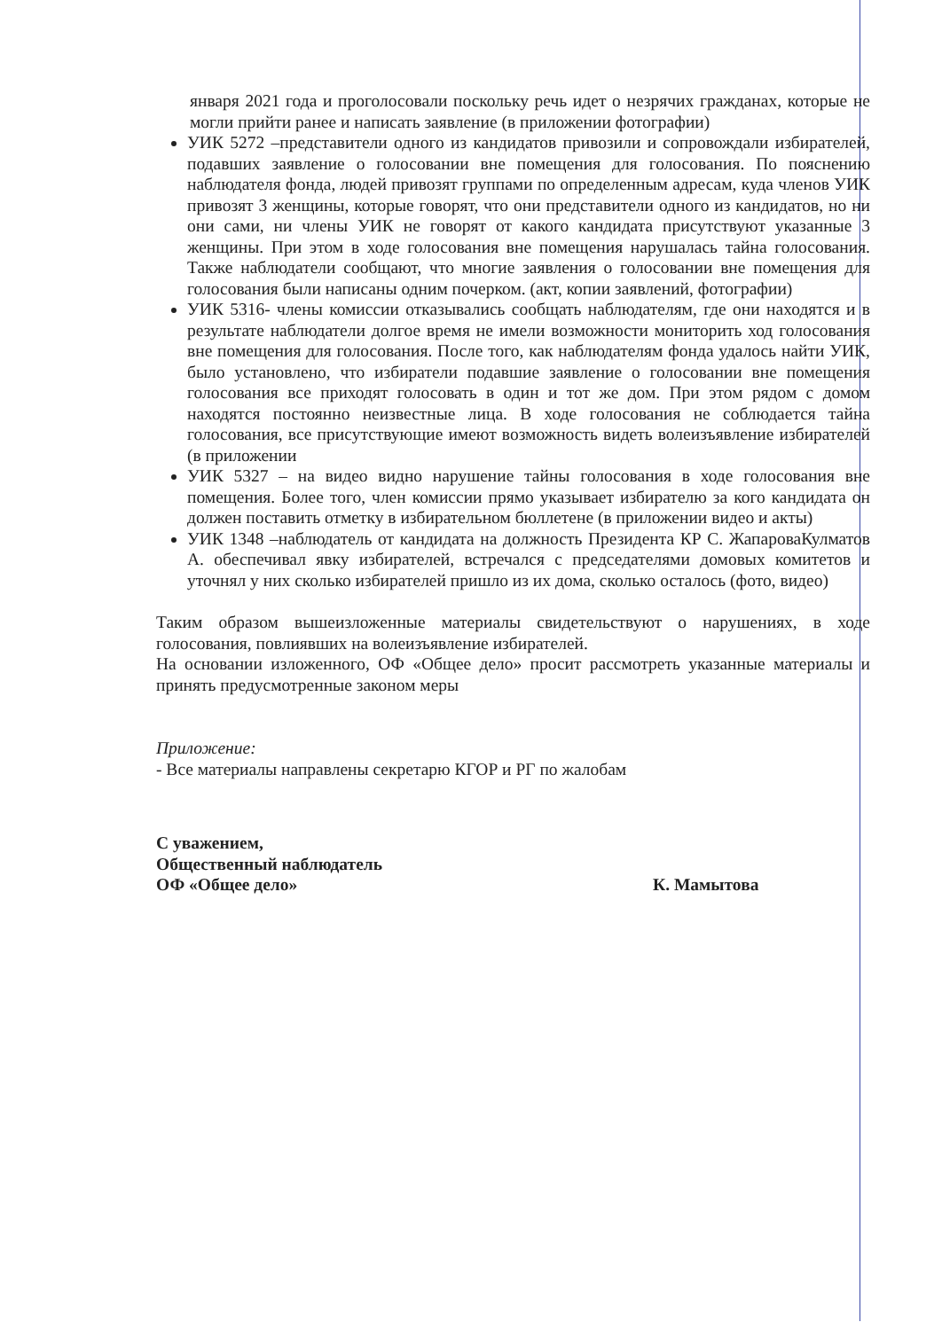января 2021 года и проголосовали поскольку речь идет о незрячих гражданах, которые не могли прийти ранее и написать заявление (в приложении фотографии)
УИК 5272 –представители одного из кандидатов привозили и сопровождали избирателей, подавших заявление о голосовании вне помещения для голосования. По пояснению наблюдателя фонда, людей привозят группами по определенным адресам, куда членов УИК привозят 3 женщины, которые говорят, что они представители одного из кандидатов, но ни они сами, ни члены УИК не говорят от какого кандидата присутствуют указанные 3 женщины. При этом в ходе голосования вне помещения нарушалась тайна голосования. Также наблюдатели сообщают, что многие заявления о голосовании вне помещения для голосования были написаны одним почерком. (акт, копии заявлений, фотографии)
УИК 5316- члены комиссии отказывались сообщать наблюдателям, где они находятся и в результате наблюдатели долгое время не имели возможности мониторить ход голосования вне помещения для голосования. После того, как наблюдателям фонда удалось найти УИК, было установлено, что избиратели подавшие заявление о голосовании вне помещения голосования все приходят голосовать в один и тот же дом. При этом рядом с домом находятся постоянно неизвестные лица. В ходе голосования не соблюдается тайна голосования, все присутствующие имеют возможность видеть волеизъявление избирателей (в приложении
УИК 5327 – на видео видно нарушение тайны голосования в ходе голосования вне помещения. Более того, член комиссии прямо указывает избирателю за кого кандидата он должен поставить отметку в избирательном бюллетене (в приложении видео и акты)
УИК 1348 –наблюдатель от кандидата на должность Президента КР С. ЖапароваКулматов А. обеспечивал явку избирателей, встречался с председателями домовых комитетов и уточнял у них сколько избирателей пришло из их дома, сколько осталось (фото, видео)
Таким образом вышеизложенные материалы свидетельствуют о нарушениях, в ходе голосования, повлиявших на волеизъявление избирателей.
На основании изложенного, ОФ «Общее дело» просит рассмотреть указанные материалы и принять предусмотренные законом меры
Приложение:
- Все материалы направлены секретарю КГОР и РГ по жалобам
С уважением,
Общественный наблюдатель
ОФ «Общее дело»
К. Мамытова